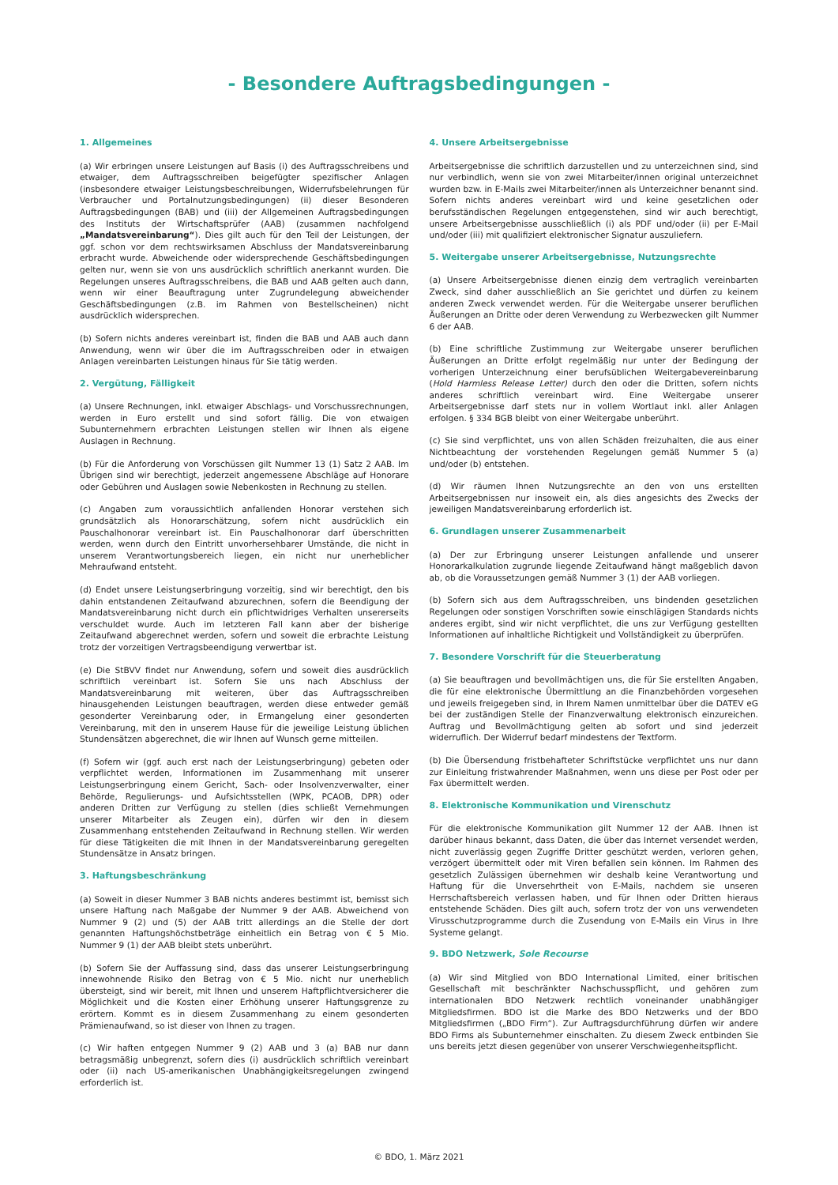- Besondere Auftragsbedingungen -
1. Allgemeines
(a) Wir erbringen unsere Leistungen auf Basis (i) des Auftragsschreibens und etwaiger, dem Auftragsschreiben beigefügter spezifischer Anlagen (insbesondere etwaiger Leistungsbeschreibungen, Widerrufsbelehrungen für Verbraucher und Portalnutzungsbedingungen) (ii) dieser Besonderen Auftragsbedingungen (BAB) und (iii) der Allgemeinen Auftragsbedingungen des Instituts der Wirtschaftsprüfer (AAB) (zusammen nachfolgend „Mandatsvereinbarung“). Dies gilt auch für den Teil der Leistungen, der ggf. schon vor dem rechtswirksamen Abschluss der Mandatsvereinbarung erbracht wurde. Abweichende oder widersprechende Geschäftsbedingungen gelten nur, wenn sie von uns ausdrücklich schriftlich anerkannt wurden. Die Regelungen unseres Auftragsschreibens, die BAB und AAB gelten auch dann, wenn wir einer Beauftragung unter Zugrundelegung abweichender Geschäftsbedingungen (z.B. im Rahmen von Bestellscheinen) nicht ausdrücklich widersprechen.
(b) Sofern nichts anderes vereinbart ist, finden die BAB und AAB auch dann Anwendung, wenn wir über die im Auftragsschreiben oder in etwaigen Anlagen vereinbarten Leistungen hinaus für Sie tätig werden.
2. Vergütung, Fälligkeit
(a) Unsere Rechnungen, inkl. etwaiger Abschlags- und Vorschussrechnungen, werden in Euro erstellt und sind sofort fällig. Die von etwaigen Subunternehmern erbrachten Leistungen stellen wir Ihnen als eigene Auslagen in Rechnung.
(b) Für die Anforderung von Vorschüssen gilt Nummer 13 (1) Satz 2 AAB. Im Übrigen sind wir berechtigt, jederzeit angemessene Abschläge auf Honorare oder Gebühren und Auslagen sowie Nebenkosten in Rechnung zu stellen.
(c) Angaben zum voraussichtlich anfallenden Honorar verstehen sich grundsätzlich als Honorarschätzung, sofern nicht ausdrücklich ein Pauschalhonorar vereinbart ist. Ein Pauschalhonorar darf überschritten werden, wenn durch den Eintritt unvorhersehbarer Umstände, die nicht in unserem Verantwortungsbereich liegen, ein nicht nur unerheblicher Mehraufwand entsteht.
(d) Endet unsere Leistungserbringung vorzeitig, sind wir berechtigt, den bis dahin entstandenen Zeitaufwand abzurechnen, sofern die Beendigung der Mandatsvereinbarung nicht durch ein pflichtwidriges Verhalten unsererseits verschuldet wurde. Auch im letzteren Fall kann aber der bisherige Zeitaufwand abgerechnet werden, sofern und soweit die erbrachte Leistung trotz der vorzeitigen Vertragsbeendigung verwertbar ist.
(e) Die StBVV findet nur Anwendung, sofern und soweit dies ausdrücklich schriftlich vereinbart ist. Sofern Sie uns nach Abschluss der Mandatsvereinbarung mit weiteren, über das Auftragsschreiben hinausgehenden Leistungen beauftragen, werden diese entweder gemäß gesonderter Vereinbarung oder, in Ermangelung einer gesonderten Vereinbarung, mit den in unserem Hause für die jeweilige Leistung üblichen Stundensätzen abgerechnet, die wir Ihnen auf Wunsch gerne mitteilen.
(f) Sofern wir (ggf. auch erst nach der Leistungserbringung) gebeten oder verpflichtet werden, Informationen im Zusammenhang mit unserer Leistungserbringung einem Gericht, Sach- oder Insolvenzverwalter, einer Behörde, Regulierungs- und Aufsichtsstellen (WPK, PCAOB, DPR) oder anderen Dritten zur Verfügung zu stellen (dies schließt Vernehmungen unserer Mitarbeiter als Zeugen ein), dürfen wir den in diesem Zusammenhang entstehenden Zeitaufwand in Rechnung stellen. Wir werden für diese Tätigkeiten die mit Ihnen in der Mandatsvereinbarung geregelten Stundensätze in Ansatz bringen.
3. Haftungsbeschränkung
(a) Soweit in dieser Nummer 3 BAB nichts anderes bestimmt ist, bemisst sich unsere Haftung nach Maßgabe der Nummer 9 der AAB. Abweichend von Nummer 9 (2) und (5) der AAB tritt allerdings an die Stelle der dort genannten Haftungshöchstbeträge einheitlich ein Betrag von € 5 Mio. Nummer 9 (1) der AAB bleibt stets unberührt.
(b) Sofern Sie der Auffassung sind, dass das unserer Leistungserbringung innewohnende Risiko den Betrag von € 5 Mio. nicht nur unerheblich übersteigt, sind wir bereit, mit Ihnen und unserem Haftpflichtversicherer die Möglichkeit und die Kosten einer Erhöhung unserer Haftungsgrenze zu erörtern. Kommt es in diesem Zusammenhang zu einem gesonderten Prämienaufwand, so ist dieser von Ihnen zu tragen.
(c) Wir haften entgegen Nummer 9 (2) AAB und 3 (a) BAB nur dann betragsmäßig unbegrenzt, sofern dies (i) ausdrücklich schriftlich vereinbart oder (ii) nach US-amerikanischen Unabhängigkeitsregelungen zwingend erforderlich ist.
4. Unsere Arbeitsergebnisse
Arbeitsergebnisse die schriftlich darzustellen und zu unterzeichnen sind, sind nur verbindlich, wenn sie von zwei Mitarbeiter/innen original unterzeichnet wurden bzw. in E-Mails zwei Mitarbeiter/innen als Unterzeichner benannt sind. Sofern nichts anderes vereinbart wird und keine gesetzlichen oder berufsständischen Regelungen entgegenstehen, sind wir auch berechtigt, unsere Arbeitsergebnisse ausschließlich (i) als PDF und/oder (ii) per E-Mail und/oder (iii) mit qualifiziert elektronischer Signatur auszuliefern.
5. Weitergabe unserer Arbeitsergebnisse, Nutzungsrechte
(a) Unsere Arbeitsergebnisse dienen einzig dem vertraglich vereinbarten Zweck, sind daher ausschließlich an Sie gerichtet und dürfen zu keinem anderen Zweck verwendet werden. Für die Weitergabe unserer beruflichen Äußerungen an Dritte oder deren Verwendung zu Werbezwecken gilt Nummer 6 der AAB.
(b) Eine schriftliche Zustimmung zur Weitergabe unserer beruflichen Äußerungen an Dritte erfolgt regelmäßig nur unter der Bedingung der vorherigen Unterzeichnung einer berufsüblichen Weitergabevereinbarung (Hold Harmless Release Letter) durch den oder die Dritten, sofern nichts anderes schriftlich vereinbart wird. Eine Weitergabe unserer Arbeitsergebnisse darf stets nur in vollem Wortlaut inkl. aller Anlagen erfolgen. § 334 BGB bleibt von einer Weitergabe unberührt.
(c) Sie sind verpflichtet, uns von allen Schäden freizuhalten, die aus einer Nichtbeachtung der vorstehenden Regelungen gemäß Nummer 5 (a) und/oder (b) entstehen.
(d) Wir räumen Ihnen Nutzungsrechte an den von uns erstellten Arbeitsergebnissen nur insoweit ein, als dies angesichts des Zwecks der jeweiligen Mandatsvereinbarung erforderlich ist.
6. Grundlagen unserer Zusammenarbeit
(a) Der zur Erbringung unserer Leistungen anfallende und unserer Honorarkalkulation zugrunde liegende Zeitaufwand hängt maßgeblich davon ab, ob die Voraussetzungen gemäß Nummer 3 (1) der AAB vorliegen.
(b) Sofern sich aus dem Auftragsschreiben, uns bindenden gesetzlichen Regelungen oder sonstigen Vorschriften sowie einschlägigen Standards nichts anderes ergibt, sind wir nicht verpflichtet, die uns zur Verfügung gestellten Informationen auf inhaltliche Richtigkeit und Vollständigkeit zu überprüfen.
7. Besondere Vorschrift für die Steuerberatung
(a) Sie beauftragen und bevollmächtigen uns, die für Sie erstellten Angaben, die für eine elektronische Übermittlung an die Finanzbehörden vorgesehen und jeweils freigegeben sind, in Ihrem Namen unmittelbar über die DATEV eG bei der zuständigen Stelle der Finanzverwaltung elektronisch einzureichen. Auftrag und Bevollmächtigung gelten ab sofort und sind jederzeit widerruflich. Der Widerruf bedarf mindestens der Textform.
(b) Die Übersendung fristbehafteter Schriftstücke verpflichtet uns nur dann zur Einleitung fristwahrender Maßnahmen, wenn uns diese per Post oder per Fax übermittelt werden.
8. Elektronische Kommunikation und Virenschutz
Für die elektronische Kommunikation gilt Nummer 12 der AAB. Ihnen ist darüber hinaus bekannt, dass Daten, die über das Internet versendet werden, nicht zuverlässig gegen Zugriffe Dritter geschützt werden, verloren gehen, verzögert übermittelt oder mit Viren befallen sein können. Im Rahmen des gesetzlich Zulässigen übernehmen wir deshalb keine Verantwortung und Haftung für die Unversehrtheit von E-Mails, nachdem sie unseren Herrschaftsbereich verlassen haben, und für Ihnen oder Dritten hieraus entstehende Schäden. Dies gilt auch, sofern trotz der von uns verwendeten Virusschutzprogramme durch die Zusendung von E-Mails ein Virus in Ihre Systeme gelangt.
9. BDO Netzwerk, Sole Recourse
(a) Wir sind Mitglied von BDO International Limited, einer britischen Gesellschaft mit beschränkter Nachschusspflicht, und gehören zum internationalen BDO Netzwerk rechtlich voneinander unabhängiger Mitgliedsfirmen. BDO ist die Marke des BDO Netzwerks und der BDO Mitgliedsfirmen („BDO Firm“). Zur Auftragsdurchführung dürfen wir andere BDO Firms als Subunternehmer einschalten. Zu diesem Zweck entbinden Sie uns bereits jetzt diesen gegenüber von unserer Verschwiegenheitspflicht.
© BDO, 1. März 2021